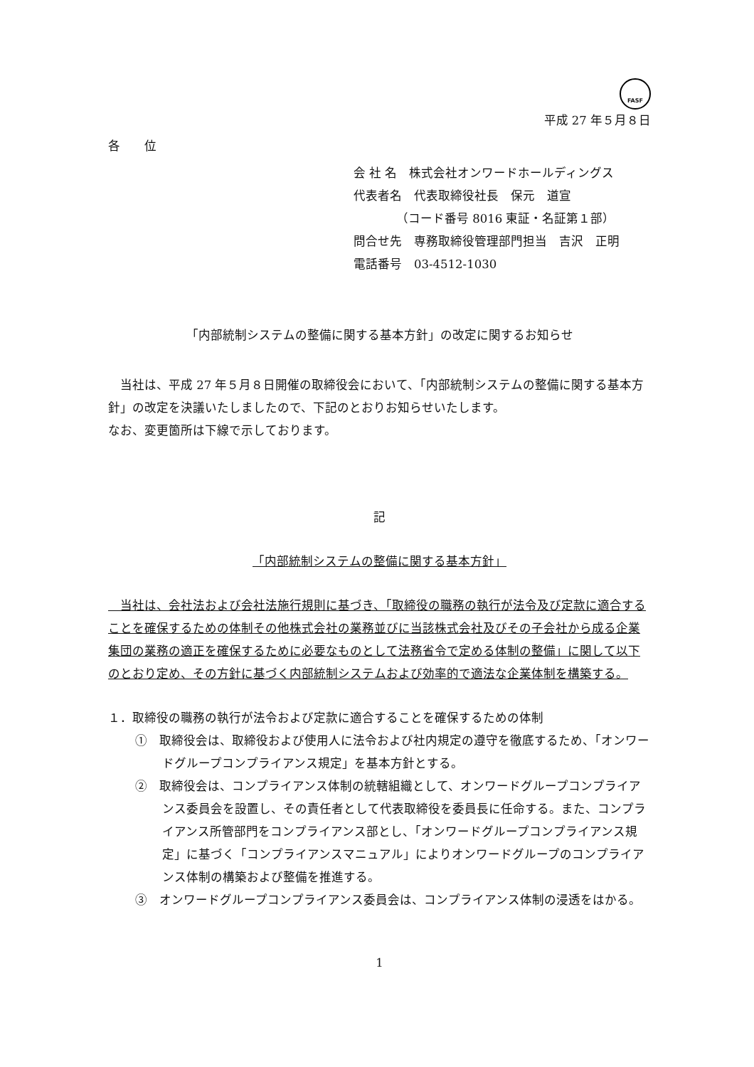FASF
平成 27 年５月８日
各　　位
会 社 名　株式会社オンワードホールディングス
代表者名　代表取締役社長　保元　道宣
　　　　（コード番号 8016 東証・名証第１部）
問合せ先　専務取締役管理部門担当　吉沢　正明
電話番号　03-4512-1030
「内部統制システムの整備に関する基本方針」の改定に関するお知らせ
　当社は、平成 27 年５月８日開催の取締役会において、「内部統制システムの整備に関する基本方針」の改定を決議いたしましたので、下記のとおりお知らせいたします。
なお、変更箇所は下線で示しております。
記
「内部統制システムの整備に関する基本方針」
　当社は、会社法および会社法施行規則に基づき、「取締役の職務の執行が法令及び定款に適合することを確保するための体制その他株式会社の業務並びに当該株式会社及びその子会社から成る企業集団の業務の適正を確保するために必要なものとして法務省令で定める体制の整備」に関して以下のとおり定め、その方針に基づく内部統制システムおよび効率的で適法な企業体制を構築する。
１．取締役の職務の執行が法令および定款に適合することを確保するための体制
①　取締役会は、取締役および使用人に法令および社内規定の遵守を徹底するため、「オンワードグループコンプライアンス規定」を基本方針とする。
②　取締役会は、コンプライアンス体制の統轄組織として、オンワードグループコンプライアンス委員会を設置し、その責任者として代表取締役を委員長に任命する。また、コンプライアンス所管部門をコンプライアンス部とし、「オンワードグループコンプライアンス規定」に基づく「コンプライアンスマニュアル」によりオンワードグループのコンプライアンス体制の構築および整備を推進する。
③　オンワードグループコンプライアンス委員会は、コンプライアンス体制の浸透をはかる。
1